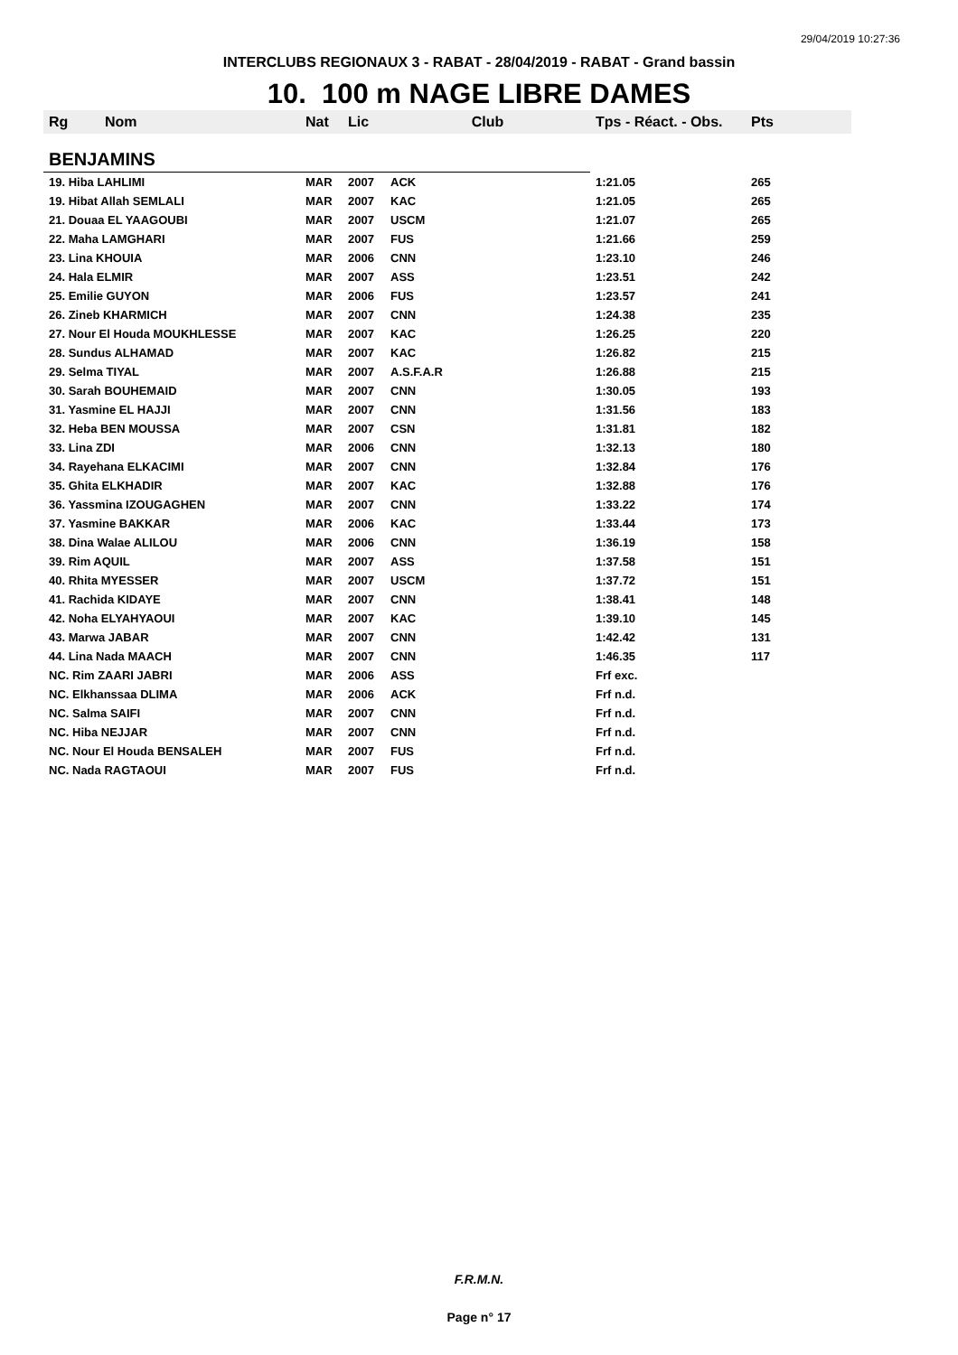29/04/2019 10:27:36
INTERCLUBS REGIONAUX 3 - RABAT - 28/04/2019 - RABAT - Grand bassin
10. 100 m NAGE LIBRE DAMES
| Rg | Nom | Nat | Lic | Club | Tps - Réact. - Obs. | Pts |
| --- | --- | --- | --- | --- | --- | --- |
| BENJAMINS | | | | | | |
| 19. Hiba LAHLIMI | | MAR | 2007 | ACK | 1:21.05 | 265 |
| 19. Hibat Allah SEMLALI | | MAR | 2007 | KAC | 1:21.05 | 265 |
| 21. Douaa EL YAAGOUBI | | MAR | 2007 | USCM | 1:21.07 | 265 |
| 22. Maha LAMGHARI | | MAR | 2007 | FUS | 1:21.66 | 259 |
| 23. Lina KHOUIA | | MAR | 2006 | CNN | 1:23.10 | 246 |
| 24. Hala ELMIR | | MAR | 2007 | ASS | 1:23.51 | 242 |
| 25. Emilie GUYON | | MAR | 2006 | FUS | 1:23.57 | 241 |
| 26. Zineb KHARMICH | | MAR | 2007 | CNN | 1:24.38 | 235 |
| 27. Nour El Houda MOUKHLESSE | | MAR | 2007 | KAC | 1:26.25 | 220 |
| 28. Sundus ALHAMAD | | MAR | 2007 | KAC | 1:26.82 | 215 |
| 29. Selma TIYAL | | MAR | 2007 | A.S.F.A.R | 1:26.88 | 215 |
| 30. Sarah BOUHEMAID | | MAR | 2007 | CNN | 1:30.05 | 193 |
| 31. Yasmine EL HAJJI | | MAR | 2007 | CNN | 1:31.56 | 183 |
| 32. Heba BEN MOUSSA | | MAR | 2007 | CSN | 1:31.81 | 182 |
| 33. Lina ZDI | | MAR | 2006 | CNN | 1:32.13 | 180 |
| 34. Rayehana ELKACIMI | | MAR | 2007 | CNN | 1:32.84 | 176 |
| 35. Ghita ELKHADIR | | MAR | 2007 | KAC | 1:32.88 | 176 |
| 36. Yassmina IZOUGAGHEN | | MAR | 2007 | CNN | 1:33.22 | 174 |
| 37. Yasmine BAKKAR | | MAR | 2006 | KAC | 1:33.44 | 173 |
| 38. Dina Walae ALILOU | | MAR | 2006 | CNN | 1:36.19 | 158 |
| 39. Rim AQUIL | | MAR | 2007 | ASS | 1:37.58 | 151 |
| 40. Rhita MYESSER | | MAR | 2007 | USCM | 1:37.72 | 151 |
| 41. Rachida KIDAYE | | MAR | 2007 | CNN | 1:38.41 | 148 |
| 42. Noha ELYAHYAOUI | | MAR | 2007 | KAC | 1:39.10 | 145 |
| 43. Marwa JABAR | | MAR | 2007 | CNN | 1:42.42 | 131 |
| 44. Lina Nada MAACH | | MAR | 2007 | CNN | 1:46.35 | 117 |
| NC. Rim ZAARI JABRI | | MAR | 2006 | ASS | Frf exc. | |
| NC. Elkhanssaa DLIMA | | MAR | 2006 | ACK | Frf n.d. | |
| NC. Salma SAIFI | | MAR | 2007 | CNN | Frf n.d. | |
| NC. Hiba NEJJAR | | MAR | 2007 | CNN | Frf n.d. | |
| NC. Nour El Houda BENSALEH | | MAR | 2007 | FUS | Frf n.d. | |
| NC. Nada RAGTAOUI | | MAR | 2007 | FUS | Frf n.d. | |
F.R.M.N.
Page n° 17